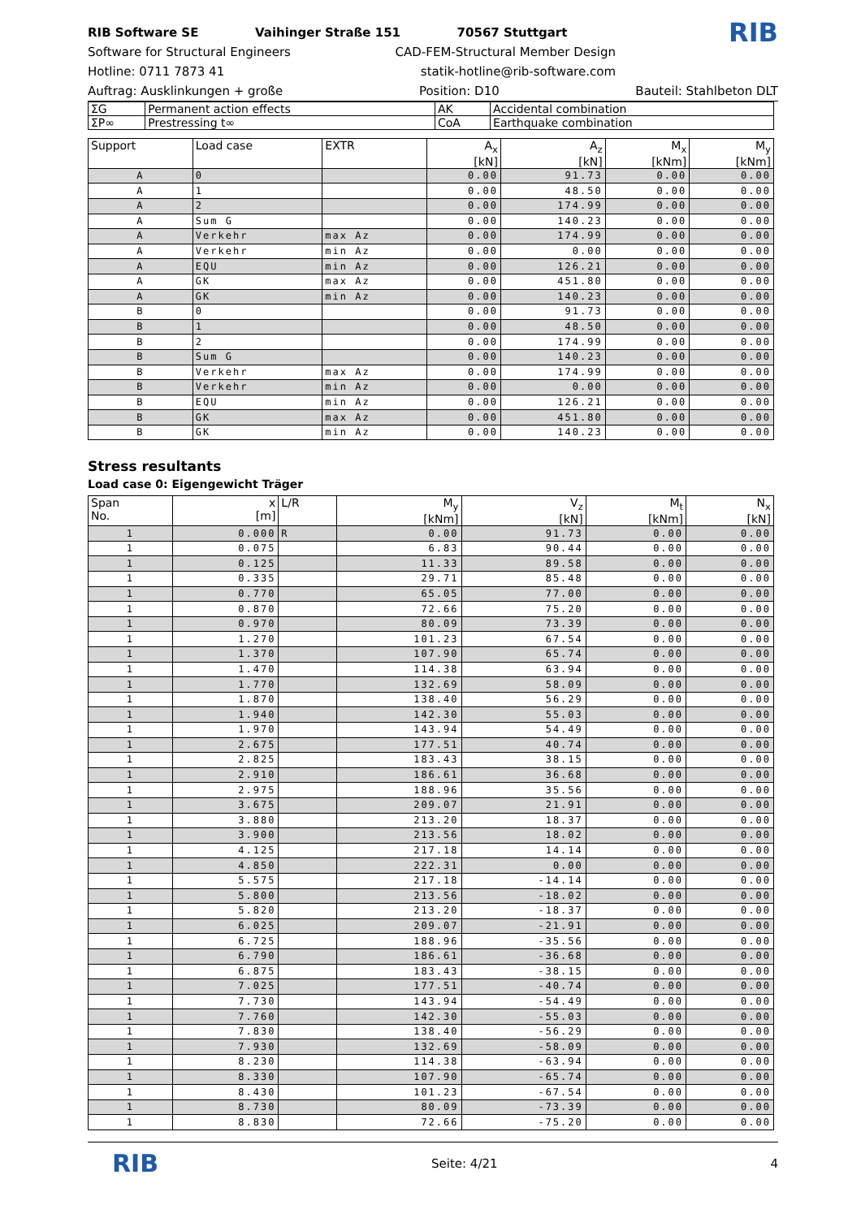RIB Software SE Vaihinger Straße 151 70567 Stuttgart RIB
Software for Structural Engineers CAD-FEM-Structural Member Design
Hotline: 0711 7873 41 statik-hotline@rib-software.com
Auftrag: Ausklinkungen + große Position: D10 Bauteil: Stahlbeton DLT
| ΣG | Permanent action effects | AK | Accidental combination |
| ΣP∞ | Prestressing t∞ | CoA | Earthquake combination |
| Support | Load case | EXTR | A<sub>x</sub> [kN] | A<sub>z</sub> [kN] | M<sub>x</sub> [kNm] | M<sub>y</sub> [kNm] |
| --- | --- | --- | --- | --- | --- | --- |
| A | 0 | | 0.00 | 91.73 | 0.00 | 0.00 |
| A | 1 | | 0.00 | 48.50 | 0.00 | 0.00 |
| A | 2 | | 0.00 | 174.99 | 0.00 | 0.00 |
| A | Sum G | | 0.00 | 140.23 | 0.00 | 0.00 |
| A | Verkehr | max Az | 0.00 | 174.99 | 0.00 | 0.00 |
| A | Verkehr | min Az | 0.00 | 0.00 | 0.00 | 0.00 |
| A | EQU | min Az | 0.00 | 126.21 | 0.00 | 0.00 |
| A | GK | max Az | 0.00 | 451.80 | 0.00 | 0.00 |
| A | GK | min Az | 0.00 | 140.23 | 0.00 | 0.00 |
| B | 0 | | 0.00 | 91.73 | 0.00 | 0.00 |
| B | 1 | | 0.00 | 48.50 | 0.00 | 0.00 |
| B | 2 | | 0.00 | 174.99 | 0.00 | 0.00 |
| B | Sum G | | 0.00 | 140.23 | 0.00 | 0.00 |
| B | Verkehr | max Az | 0.00 | 174.99 | 0.00 | 0.00 |
| B | Verkehr | min Az | 0.00 | 0.00 | 0.00 | 0.00 |
| B | EQU | min Az | 0.00 | 126.21 | 0.00 | 0.00 |
| B | GK | max Az | 0.00 | 451.80 | 0.00 | 0.00 |
| B | GK | min Az | 0.00 | 140.23 | 0.00 | 0.00 |
Stress resultants
Load case 0: Eigengewicht Träger
| Span No. | x [m] | L/R | M<sub>y</sub> [kNm] | V<sub>z</sub> [kN] | M<sub>t</sub> [kNm] | N<sub>x</sub> [kN] |
| --- | --- | --- | --- | --- | --- | --- |
| 1 | 0.000 | R | 0.00 | 91.73 | 0.00 | 0.00 |
| 1 | 0.075 | | 6.83 | 90.44 | 0.00 | 0.00 |
| 1 | 0.125 | | 11.33 | 89.58 | 0.00 | 0.00 |
| 1 | 0.335 | | 29.71 | 85.48 | 0.00 | 0.00 |
| 1 | 0.770 | | 65.05 | 77.00 | 0.00 | 0.00 |
| 1 | 0.870 | | 72.66 | 75.20 | 0.00 | 0.00 |
| 1 | 0.970 | | 80.09 | 73.39 | 0.00 | 0.00 |
| 1 | 1.270 | | 101.23 | 67.54 | 0.00 | 0.00 |
| 1 | 1.370 | | 107.90 | 65.74 | 0.00 | 0.00 |
| 1 | 1.470 | | 114.38 | 63.94 | 0.00 | 0.00 |
| 1 | 1.770 | | 132.69 | 58.09 | 0.00 | 0.00 |
| 1 | 1.870 | | 138.40 | 56.29 | 0.00 | 0.00 |
| 1 | 1.940 | | 142.30 | 55.03 | 0.00 | 0.00 |
| 1 | 1.970 | | 143.94 | 54.49 | 0.00 | 0.00 |
| 1 | 2.675 | | 177.51 | 40.74 | 0.00 | 0.00 |
| 1 | 2.825 | | 183.43 | 38.15 | 0.00 | 0.00 |
| 1 | 2.910 | | 186.61 | 36.68 | 0.00 | 0.00 |
| 1 | 2.975 | | 188.96 | 35.56 | 0.00 | 0.00 |
| 1 | 3.675 | | 209.07 | 21.91 | 0.00 | 0.00 |
| 1 | 3.880 | | 213.20 | 18.37 | 0.00 | 0.00 |
| 1 | 3.900 | | 213.56 | 18.02 | 0.00 | 0.00 |
| 1 | 4.125 | | 217.18 | 14.14 | 0.00 | 0.00 |
| 1 | 4.850 | | 222.31 | 0.00 | 0.00 | 0.00 |
| 1 | 5.575 | | 217.18 | -14.14 | 0.00 | 0.00 |
| 1 | 5.800 | | 213.56 | -18.02 | 0.00 | 0.00 |
| 1 | 5.820 | | 213.20 | -18.37 | 0.00 | 0.00 |
| 1 | 6.025 | | 209.07 | -21.91 | 0.00 | 0.00 |
| 1 | 6.725 | | 188.96 | -35.56 | 0.00 | 0.00 |
| 1 | 6.790 | | 186.61 | -36.68 | 0.00 | 0.00 |
| 1 | 6.875 | | 183.43 | -38.15 | 0.00 | 0.00 |
| 1 | 7.025 | | 177.51 | -40.74 | 0.00 | 0.00 |
| 1 | 7.730 | | 143.94 | -54.49 | 0.00 | 0.00 |
| 1 | 7.760 | | 142.30 | -55.03 | 0.00 | 0.00 |
| 1 | 7.830 | | 138.40 | -56.29 | 0.00 | 0.00 |
| 1 | 7.930 | | 132.69 | -58.09 | 0.00 | 0.00 |
| 1 | 8.230 | | 114.38 | -63.94 | 0.00 | 0.00 |
| 1 | 8.330 | | 107.90 | -65.74 | 0.00 | 0.00 |
| 1 | 8.430 | | 101.23 | -67.54 | 0.00 | 0.00 |
| 1 | 8.730 | | 80.09 | -73.39 | 0.00 | 0.00 |
| 1 | 8.830 | | 72.66 | -75.20 | 0.00 | 0.00 |
RIB Seite: 4/21 4